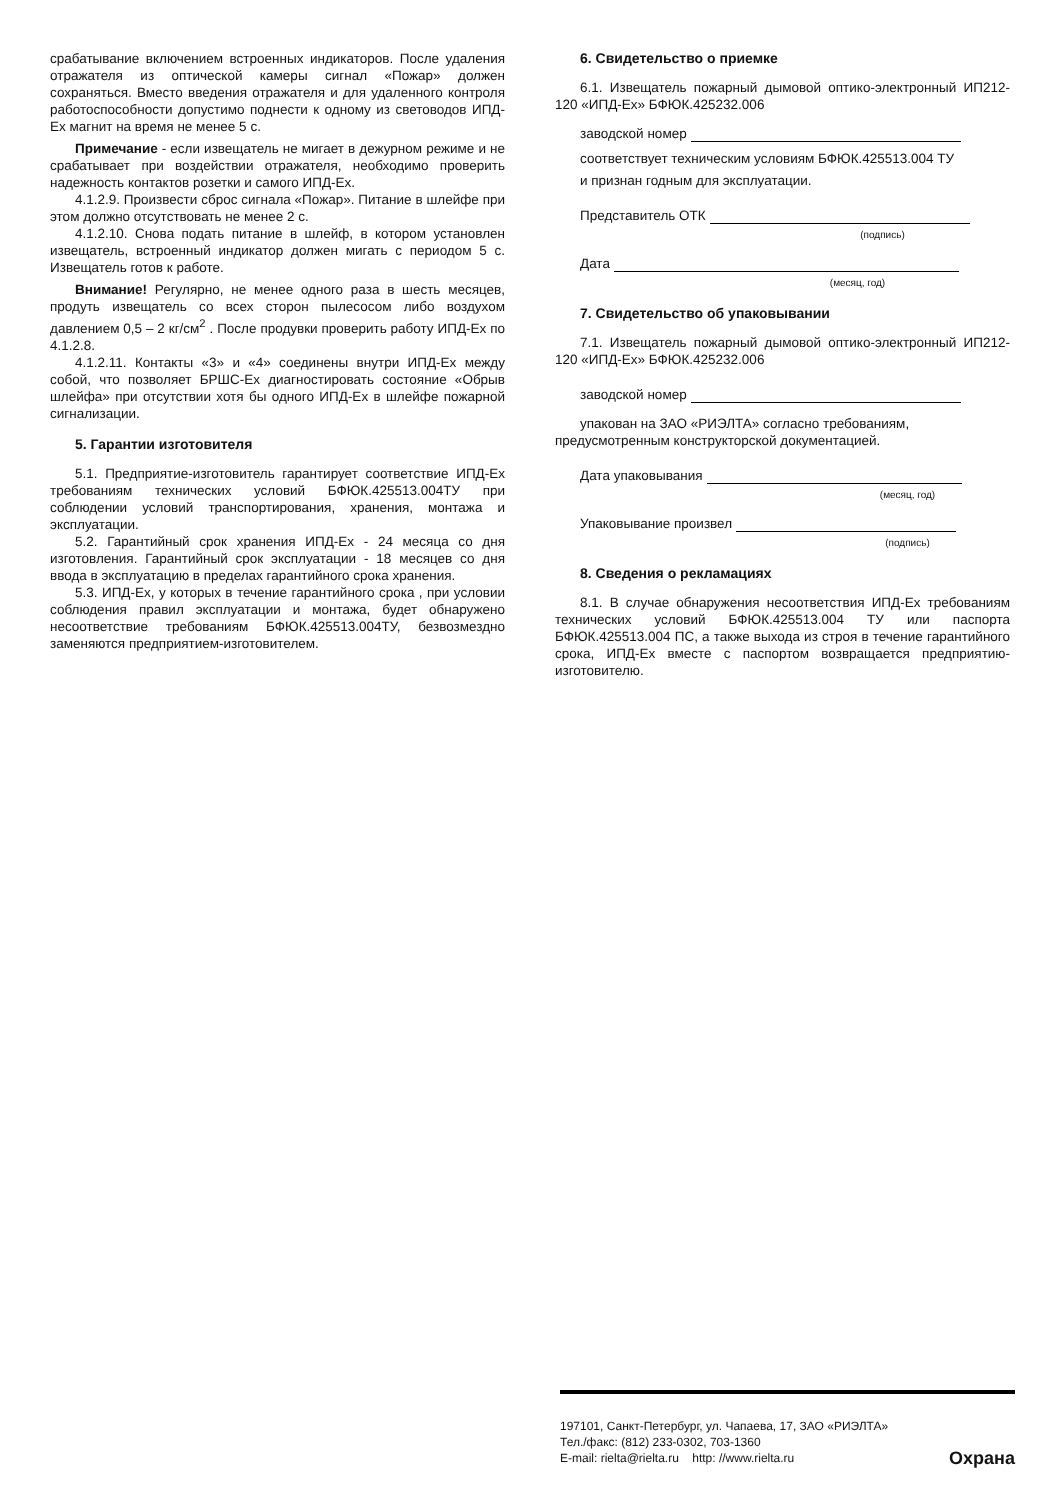срабатывание включением встроенных индикаторов. После удаления отражателя из оптической камеры сигнал «Пожар» должен сохраняться. Вместо введения отражателя и для удаленного контроля работоспособности допустимо поднести к одному из световодов ИПД-Ех магнит на время не менее 5 с.
Примечание - если извещатель не мигает в дежурном режиме и не срабатывает при воздействии отражателя, необходимо проверить надежность контактов розетки и самого ИПД-Ех.
4.1.2.9. Произвести сброс сигнала «Пожар». Питание в шлейфе при этом должно отсутствовать не менее 2 с.
4.1.2.10. Снова подать питание в шлейф, в котором установлен извещатель, встроенный индикатор должен мигать с периодом 5 с. Извещатель готов к работе.
Внимание! Регулярно, не менее одного раза в шесть месяцев, продуть извещатель со всех сторон пылесосом либо воздухом давлением 0,5 – 2 кг/см<sup>2</sup> . После продувки проверить работу ИПД-Ех по 4.1.2.8.
4.1.2.11. Контакты «3» и «4» соединены внутри ИПД-Ех между собой, что позволяет БРШС-Ех диагностировать состояние «Обрыв шлейфа» при отсутствии хотя бы одного ИПД-Ех в шлейфе пожарной сигнализации.
5. Гарантии изготовителя
5.1. Предприятие-изготовитель гарантирует соответствие ИПД-Ех требованиям технических условий БФЮК.425513.004ТУ при соблюдении условий транспортирования, хранения, монтажа и эксплуатации.
5.2. Гарантийный срок хранения ИПД-Ех - 24 месяца со дня изготовления. Гарантийный срок эксплуатации - 18 месяцев со дня ввода в эксплуатацию в пределах гарантийного срока хранения.
5.3. ИПД-Ех, у которых в течение гарантийного срока , при условии соблюдения правил эксплуатации и монтажа, будет обнаружено несоответствие требованиям БФЮК.425513.004ТУ, безвозмездно заменяются предприятием-изготовителем.
6. Свидетельство о приемке
6.1. Извещатель пожарный дымовой оптико-электронный ИП212-120 «ИПД-Ех» БФЮК.425232.006
заводской номер
соответствует техническим условиям БФЮК.425513.004 ТУ
и признан годным для эксплуатации.
Представитель ОТК
(подпись)
Дата
(месяц, год)
7. Свидетельство об упаковывании
7.1. Извещатель пожарный дымовой оптико-электронный ИП212-120 «ИПД-Ех» БФЮК.425232.006
заводской номер
упакован на ЗАО «РИЭЛТА» согласно требованиям,
предусмотренным конструкторской документацией.
Дата упаковывания
(месяц, год)
Упаковывание произвел
(подпись)
8. Сведения о рекламациях
8.1. В случае обнаружения несоответствия ИПД-Ех требованиям технических условий БФЮК.425513.004 ТУ или паспорта БФЮК.425513.004 ПС, а также выхода из строя в течение гарантийного срока, ИПД-Ех вместе с паспортом возвращается предприятию-изготовителю.
197101, Санкт-Петербург, ул. Чапаева, 17, ЗАО «РИЭЛТА»
Тел./факс: (812) 233-0302, 703-1360
E-mail: rielta@rielta.ru http: //www.rielta.ru
Охрана